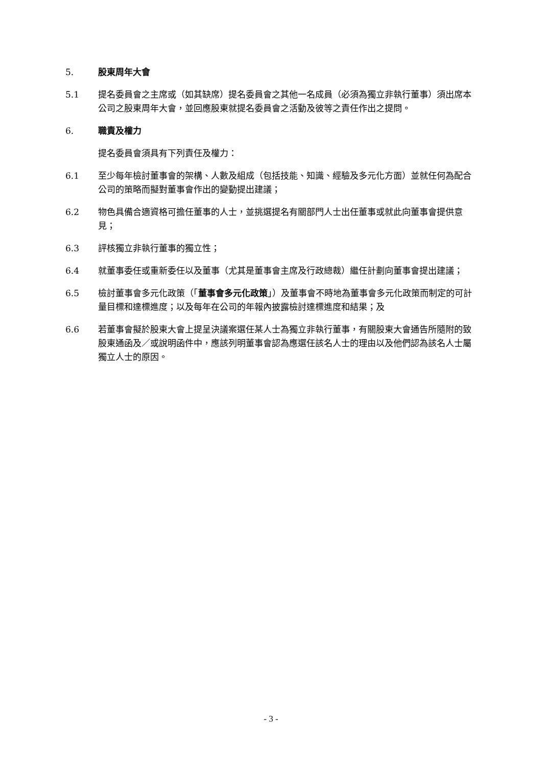5. 股東周年大會
5.1 提名委員會之主席或（如其缺席）提名委員會之其他一名成員（必須為獨立非執行董事）須出席本公司之股東周年大會，並回應股東就提名委員會之活動及彼等之責任作出之提問。
6. 職責及權力
提名委員會須具有下列責任及權力：
6.1 至少每年檢討董事會的架構、人數及組成（包括技能、知識、經驗及多元化方面）並就任何為配合公司的策略而擬對董事會作出的變動提出建議；
6.2 物色具備合適資格可擔任董事的人士，並挑選提名有關部門人士出任董事或就此向董事會提供意見；
6.3 評核獨立非執行董事的獨立性；
6.4 就董事委任或重新委任以及董事（尤其是董事會主席及行政總裁）繼任計劃向董事會提出建議；
6.5 檢討董事會多元化政策（「董事會多元化政策」）及董事會不時地為董事會多元化政策而制定的可計量目標和達標進度；以及每年在公司的年報內披露檢討達標進度和結果；及
6.6 若董事會擬於股東大會上提呈決議案選任某人士為獨立非執行董事，有關股東大會通告所隨附的致股東通函及／或說明函件中，應該列明董事會認為應選任該名人士的理由以及他們認為該名人士屬獨立人士的原因。
- 3 -